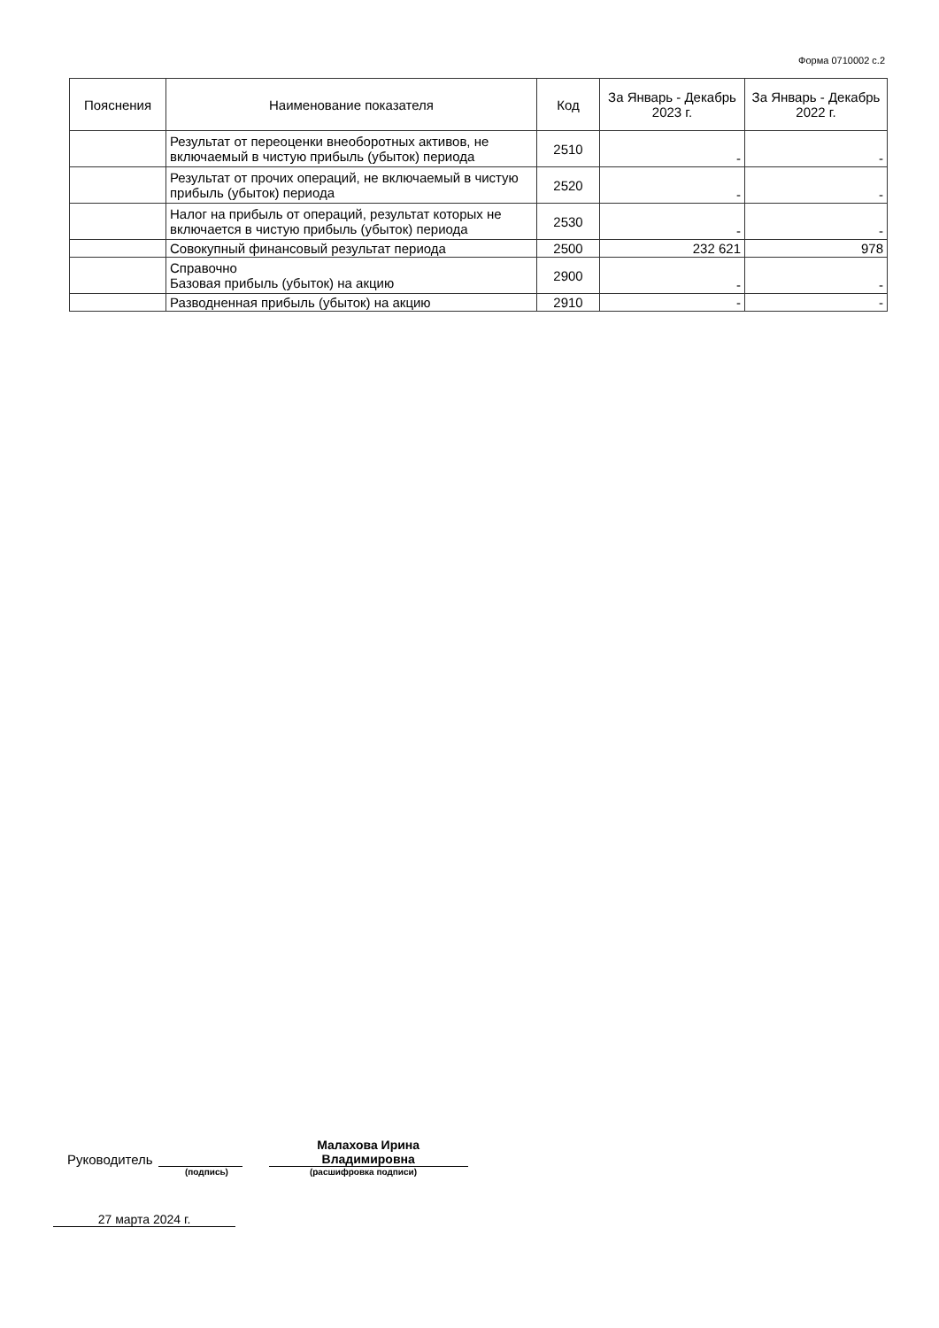Форма 0710002 с.2
| Пояснения | Наименование показателя | Код | За Январь - Декабрь 2023 г. | За Январь - Декабрь 2022 г. |
| --- | --- | --- | --- | --- |
| | Результат от переоценки внеоборотных активов, не включаемый в чистую прибыль (убыток) периода | 2510 | - | - |
| | Результат от прочих операций, не включаемый в чистую прибыль (убыток) периода | 2520 | - | - |
| | Налог на прибыль от операций, результат которых не включается в чистую прибыль (убыток) периода | 2530 | - | - |
| | Совокупный финансовый результат периода | 2500 | 232 621 | 978 |
| | Справочно Базовая прибыль (убыток) на акцию | 2900 | - | - |
| | Разводненная прибыль (убыток) на акцию | 2910 | - | - |
Руководитель Малахова Ирина
Владимировна
(подпись) (расшифровка подписи)
27 марта 2024 г.